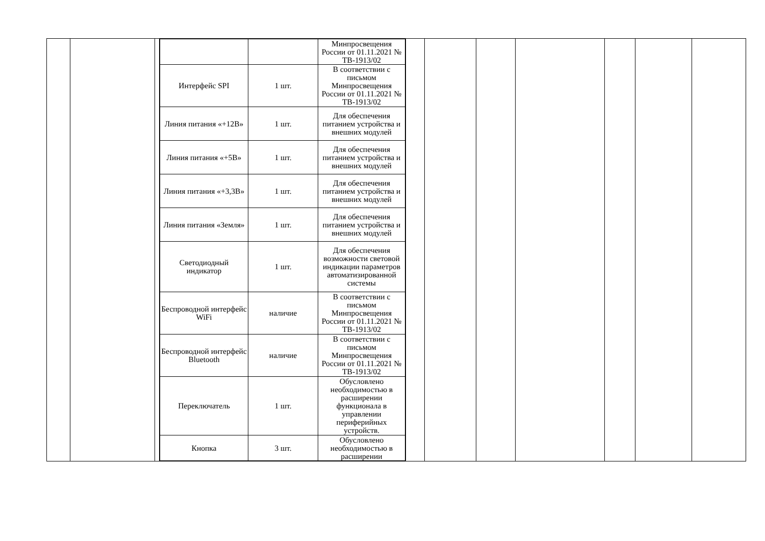| | | | / / / Минпросвещения России от 01.11.2021 № ТВ-1913/02 / / Интерфейс SPI / 1 шт. / В соответствии с письмом Минпросвещения России от 01.11.2021 № ТВ-1913/02 / / Линия питания «+12В» / 1 шт. / Для обеспечения питанием устройства и внешних модулей / / Линия питания «+5В» / 1 шт. / Для обеспечения питанием устройства и внешних модулей / / Линия питания «+3,3В» / 1 шт. / Для обеспечения питанием устройства и внешних модулей / / Линия питания «Земля» / 1 шт. / Для обеспечения питанием устройства и внешних модулей / / Светодиодный индикатор / 1 шт. / Для обеспечения возможности световой индикации параметров автоматизированной системы / / Беспроводной интерфейс WiFi / наличие / В соответствии с письмом Минпросвещения России от 01.11.2021 № ТВ-1913/02 / / Беспроводной интерфейс Bluetooth / наличие / В соответствии с письмом Минпросвещения России от 01.11.2021 № ТВ-1913/02 / / Переключатель / 1 шт. / Обусловлено необходимостью в расширении функционала в управлении периферийных устройств. / / Кнопка / 3 шт. / Обусловлено необходимостью в расширении / | | | | | | | |